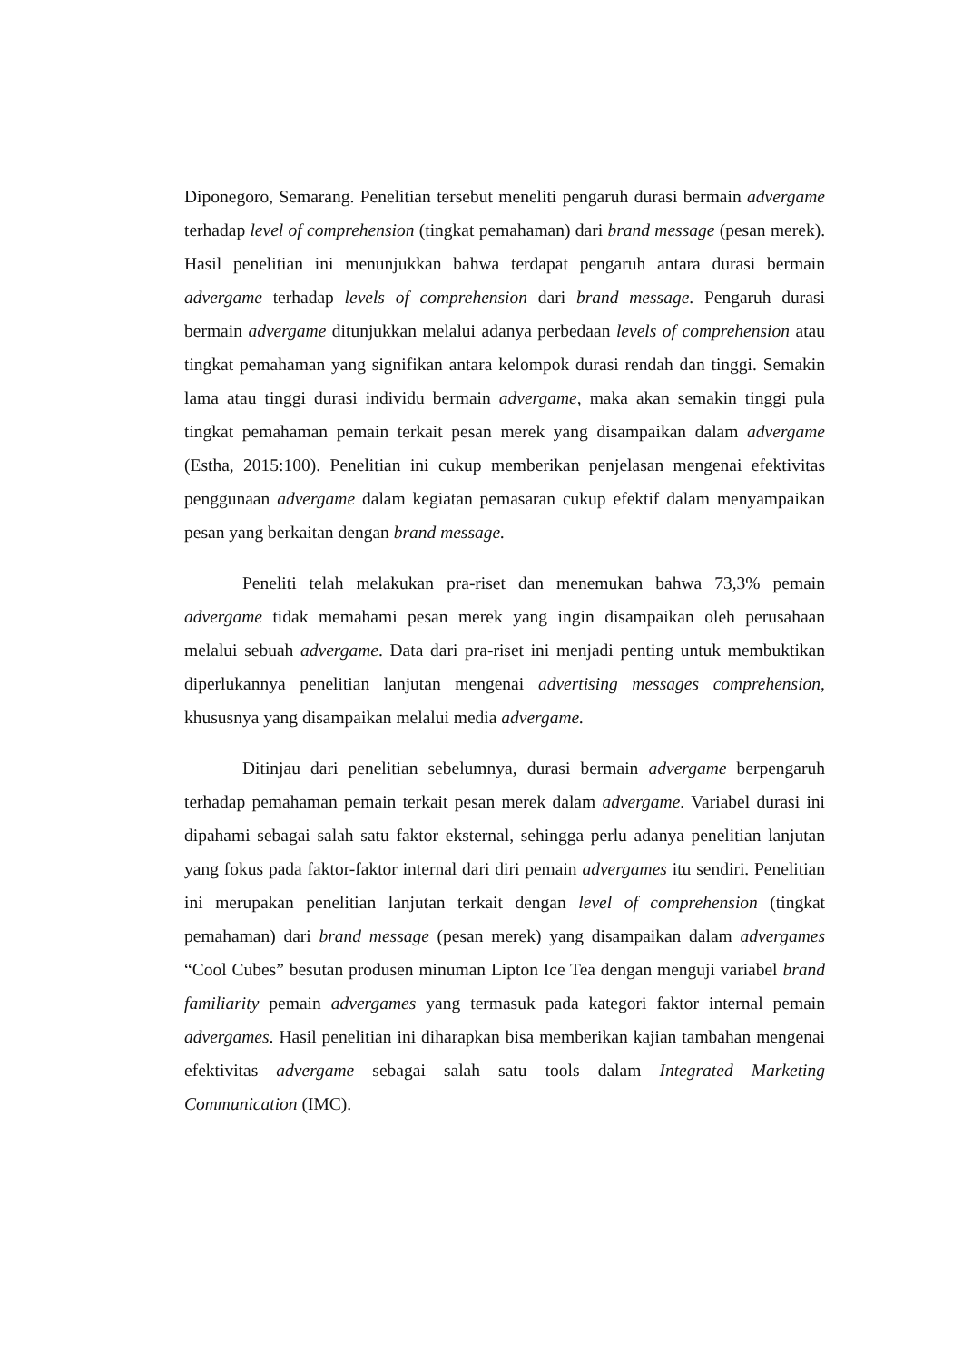Diponegoro, Semarang. Penelitian tersebut meneliti pengaruh durasi bermain advergame terhadap level of comprehension (tingkat pemahaman) dari brand message (pesan merek). Hasil penelitian ini menunjukkan bahwa terdapat pengaruh antara durasi bermain advergame terhadap levels of comprehension dari brand message. Pengaruh durasi bermain advergame ditunjukkan melalui adanya perbedaan levels of comprehension atau tingkat pemahaman yang signifikan antara kelompok durasi rendah dan tinggi. Semakin lama atau tinggi durasi individu bermain advergame, maka akan semakin tinggi pula tingkat pemahaman pemain terkait pesan merek yang disampaikan dalam advergame (Estha, 2015:100). Penelitian ini cukup memberikan penjelasan mengenai efektivitas penggunaan advergame dalam kegiatan pemasaran cukup efektif dalam menyampaikan pesan yang berkaitan dengan brand message.
Peneliti telah melakukan pra-riset dan menemukan bahwa 73,3% pemain advergame tidak memahami pesan merek yang ingin disampaikan oleh perusahaan melalui sebuah advergame. Data dari pra-riset ini menjadi penting untuk membuktikan diperlukannya penelitian lanjutan mengenai advertising messages comprehension, khususnya yang disampaikan melalui media advergame.
Ditinjau dari penelitian sebelumnya, durasi bermain advergame berpengaruh terhadap pemahaman pemain terkait pesan merek dalam advergame. Variabel durasi ini dipahami sebagai salah satu faktor eksternal, sehingga perlu adanya penelitian lanjutan yang fokus pada faktor-faktor internal dari diri pemain advergames itu sendiri. Penelitian ini merupakan penelitian lanjutan terkait dengan level of comprehension (tingkat pemahaman) dari brand message (pesan merek) yang disampaikan dalam advergames “Cool Cubes” besutan produsen minuman Lipton Ice Tea dengan menguji variabel brand familiarity pemain advergames yang termasuk pada kategori faktor internal pemain advergames. Hasil penelitian ini diharapkan bisa memberikan kajian tambahan mengenai efektivitas advergame sebagai salah satu tools dalam Integrated Marketing Communication (IMC).